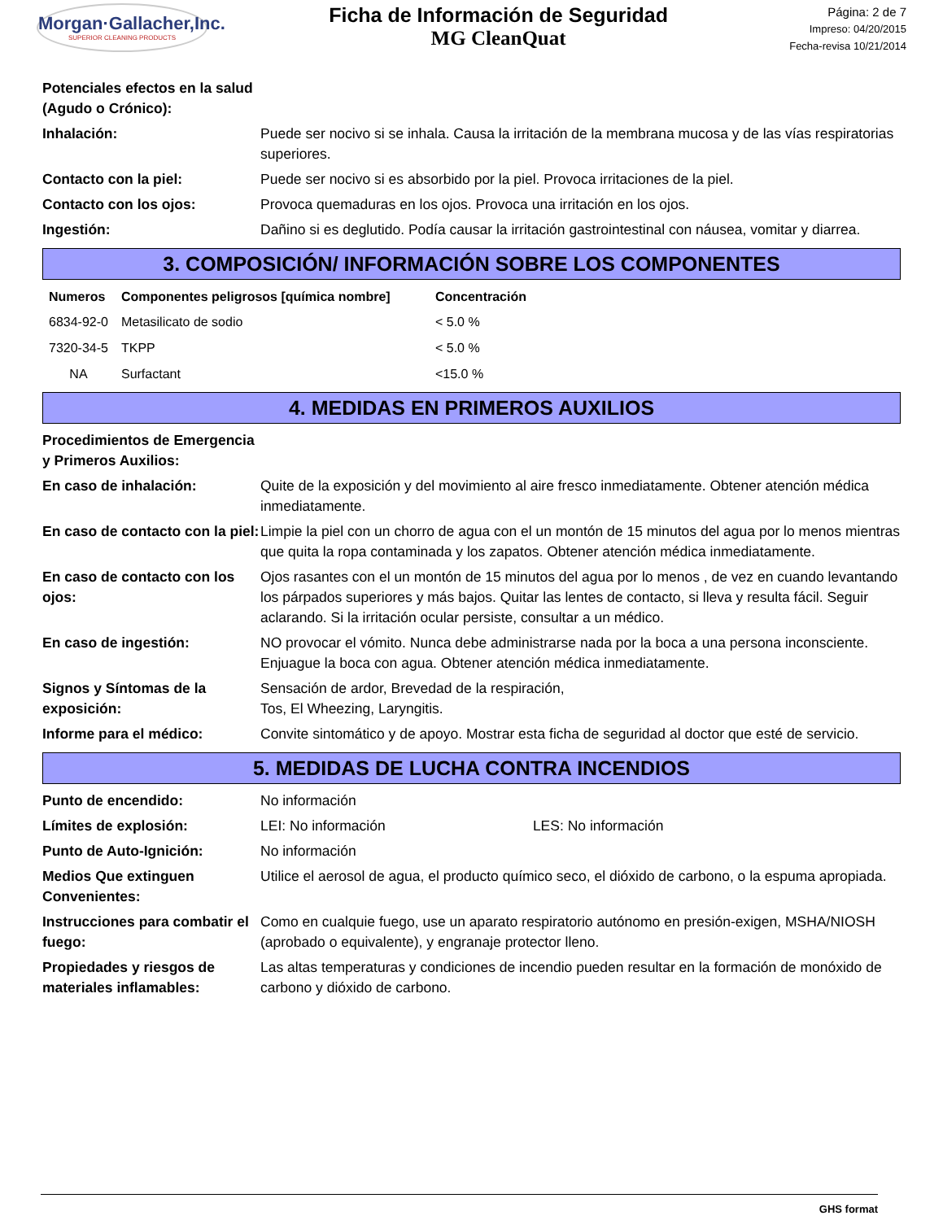Morgan·Gallacher,Inc.
SUPERIOR CLEANING PRODUCTS
Ficha de Información de Seguridad
MG CleanQuat
Página: 2 de 7
Impreso: 04/20/2015
Fecha-revisa 10/21/2014
| Potenciales efectos en la salud (Agudo o Crónico): | |
| Inhalación: | Puede ser nocivo si se inhala. Causa la irritación de la membrana mucosa y de las vías respiratorias superiores. |
| Contacto con la piel: | Puede ser nocivo si es absorbido por la piel. Provoca irritaciones de la piel. |
| Contacto con los ojos: | Provoca quemaduras en los ojos. Provoca una irritación en los ojos. |
| Ingestión: | Dañino si es deglutido. Podía causar la irritación gastrointestinal con náusea, vomitar y diarrea. |
3. COMPOSICIÓN/ INFORMACIÓN SOBRE LOS COMPONENTES
| Numeros | Componentes peligrosos [química nombre] | Concentración |
| --- | --- | --- |
| 6834-92-0 | Metasilicato de sodio | < 5.0 % |
| 7320-34-5 | TKPP | < 5.0 % |
| NA | Surfactant | <15.0 % |
4. MEDIDAS EN PRIMEROS AUXILIOS
| Procedimientos de Emergencia y Primeros Auxilios: | |
| En caso de inhalación: | Quite de la exposición y del movimiento al aire fresco inmediatamente. Obtener atención médica inmediatamente. |
| En caso de contacto con la piel: | Limpie la piel con un chorro de agua con el un montón de 15 minutos del agua por lo menos mientras que quita la ropa contaminada y los zapatos. Obtener atención médica inmediatamente. |
| En caso de contacto con los ojos: | Ojos rasantes con el un montón de 15 minutos del agua por lo menos , de vez en cuando levantando los párpados superiores y más bajos. Quitar las lentes de contacto, si lleva y resulta fácil. Seguir aclarando. Si la irritación ocular persiste, consultar a un médico. |
| En caso de ingestión: | NO provocar el vómito. Nunca debe administrarse nada por la boca a una persona inconsciente. Enjuague la boca con agua. Obtener atención médica inmediatamente. |
| Signos y Síntomas de la exposición: | Sensación de ardor, Brevedad de la respiración, Tos, El Wheezing, Laryngitis. |
| Informe para el médico: | Convite sintomático y de apoyo. Mostrar esta ficha de seguridad al doctor que esté de servicio. |
5. MEDIDAS DE LUCHA CONTRA INCENDIOS
| Punto de encendido: | No información |
| Límites de explosión: | LEI: No información LES: No información |
| Punto de Auto-Ignición: | No información |
| Medios Que extinguen Convenientes: | Utilice el aerosol de agua, el producto químico seco, el dióxido de carbono, o la espuma apropiada. |
| Instrucciones para combatir el fuego: | Como en cualquie fuego, use un aparato respiratorio autónomo en presión-exigen, MSHA/NIOSH (aprobado o equivalente), y engranaje protector lleno. |
| Propiedades y riesgos de materiales inflamables: | Las altas temperaturas y condiciones de incendio pueden resultar en la formación de monóxido de carbono y dióxido de carbono. |
GHS format